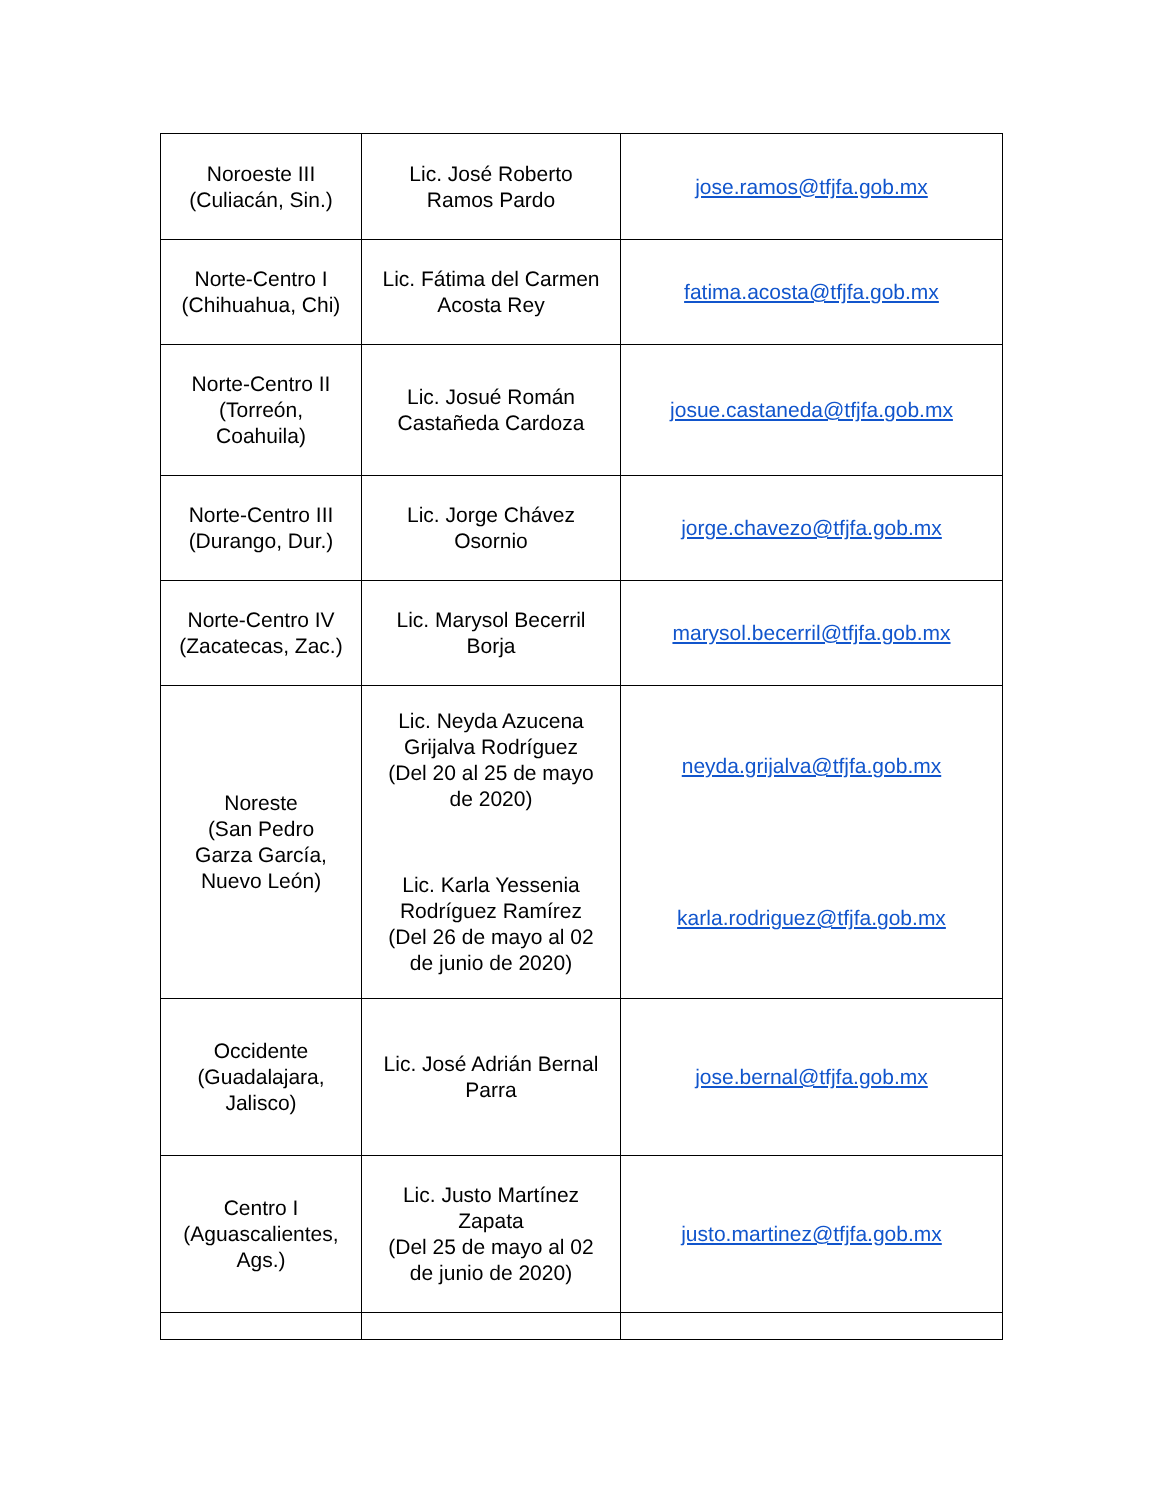| Noroeste III (Culiacán, Sin.) | Lic. José Roberto Ramos Pardo | jose.ramos@tfjfa.gob.mx |
| Norte-Centro I (Chihuahua, Chi) | Lic. Fátima del Carmen Acosta Rey | fatima.acosta@tfjfa.gob.mx |
| Norte-Centro II (Torreón, Coahuila) | Lic. Josué Román Castañeda Cardoza | josue.castaneda@tfjfa.gob.mx |
| Norte-Centro III (Durango, Dur.) | Lic. Jorge Chávez Osornio | jorge.chavezo@tfjfa.gob.mx |
| Norte-Centro IV (Zacatecas, Zac.) | Lic. Marysol Becerril Borja | marysol.becerril@tfjfa.gob.mx |
| Noreste (San Pedro Garza García, Nuevo León) | Lic. Neyda Azucena Grijalva Rodríguez (Del 20 al 25 de mayo de 2020) Lic. Karla Yessenia Rodríguez Ramírez (Del 26 de mayo al 02 de junio de 2020) | neyda.grijalva@tfjfa.gob.mx karla.rodriguez@tfjfa.gob.mx |
| Occidente (Guadalajara, Jalisco) | Lic. José Adrián Bernal Parra | jose.bernal@tfjfa.gob.mx |
| Centro I (Aguascalientes, Ags.) | Lic. Justo Martínez Zapata (Del 25 de mayo al 02 de junio de 2020) | justo.martinez@tfjfa.gob.mx |